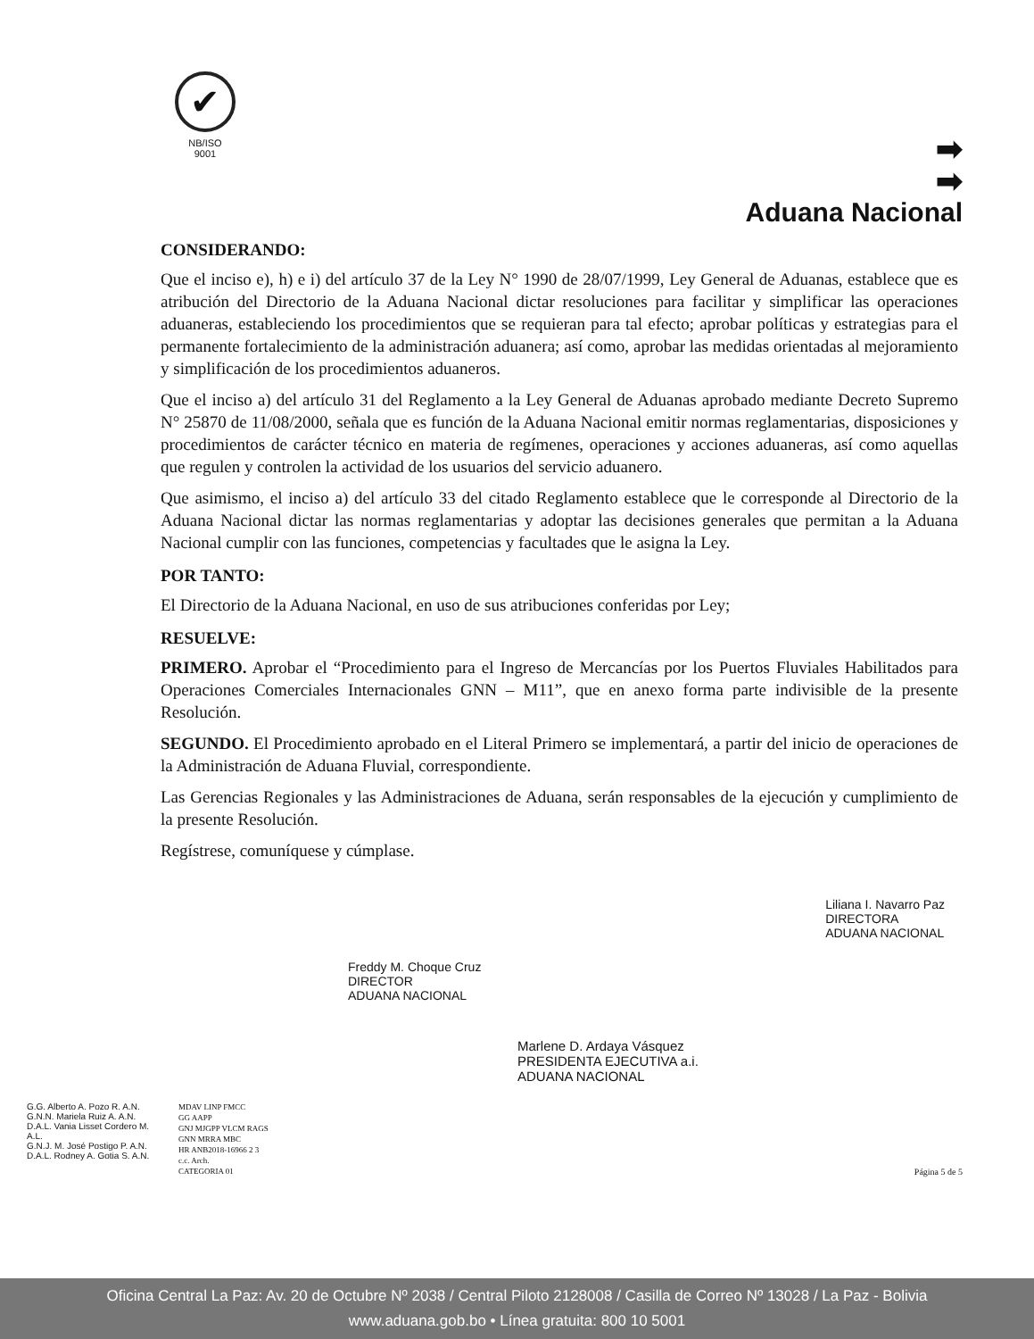✔
NB/ISO
9001
➡
➡
Aduana Nacional
CONSIDERANDO:
Que el inciso e), h) e i) del artículo 37 de la Ley N° 1990 de 28/07/1999, Ley General de Aduanas, establece que es atribución del Directorio de la Aduana Nacional dictar resoluciones para facilitar y simplificar las operaciones aduaneras, estableciendo los procedimientos que se requieran para tal efecto; aprobar políticas y estrategias para el permanente fortalecimiento de la administración aduanera; así como, aprobar las medidas orientadas al mejoramiento y simplificación de los procedimientos aduaneros.
Que el inciso a) del artículo 31 del Reglamento a la Ley General de Aduanas aprobado mediante Decreto Supremo N° 25870 de 11/08/2000, señala que es función de la Aduana Nacional emitir normas reglamentarias, disposiciones y procedimientos de carácter técnico en materia de regímenes, operaciones y acciones aduaneras, así como aquellas que regulen y controlen la actividad de los usuarios del servicio aduanero.
Que asimismo, el inciso a) del artículo 33 del citado Reglamento establece que le corresponde al Directorio de la Aduana Nacional dictar las normas reglamentarias y adoptar las decisiones generales que permitan a la Aduana Nacional cumplir con las funciones, competencias y facultades que le asigna la Ley.
POR TANTO:
El Directorio de la Aduana Nacional, en uso de sus atribuciones conferidas por Ley;
RESUELVE:
PRIMERO. Aprobar el “Procedimiento para el Ingreso de Mercancías por los Puertos Fluviales Habilitados para Operaciones Comerciales Internacionales GNN – M11”, que en anexo forma parte indivisible de la presente Resolución.
SEGUNDO. El Procedimiento aprobado en el Literal Primero se implementará, a partir del inicio de operaciones de la Administración de Aduana Fluvial, correspondiente.
Las Gerencias Regionales y las Administraciones de Aduana, serán responsables de la ejecución y cumplimiento de la presente Resolución.
Regístrese, comuníquese y cúmplase.
Freddy M. Choque Cruz
DIRECTOR
ADUANA NACIONAL
Liliana I. Navarro Paz
DIRECTORA
ADUANA NACIONAL
Marlene D. Ardaya Vásquez
PRESIDENTA EJECUTIVA a.i.
ADUANA NACIONAL
G.G. Alberto A. Pozo R. A.N.
G.N.N. Mariela Ruiz A. A.N.
D.A.L. Vania Lisset Cordero M. A.L.
G.N.J. M. José Postigo P. A.N.
D.A.L. Rodney A. Gotia S. A.N.
MDAV LINP FMCC
GG AAPP
GNJ MJGPP VLCM RAGS
GNN MRRA MBC
HR ANB2018-16966 2 3
c.c. Arch.
CATEGORIA 01
Página 5 de 5
Oficina Central La Paz: Av. 20 de Octubre Nº 2038 / Central Piloto 2128008 / Casilla de Correo Nº 13028 / La Paz - Bolivia
www.aduana.gob.bo • Línea gratuita: 800 10 5001